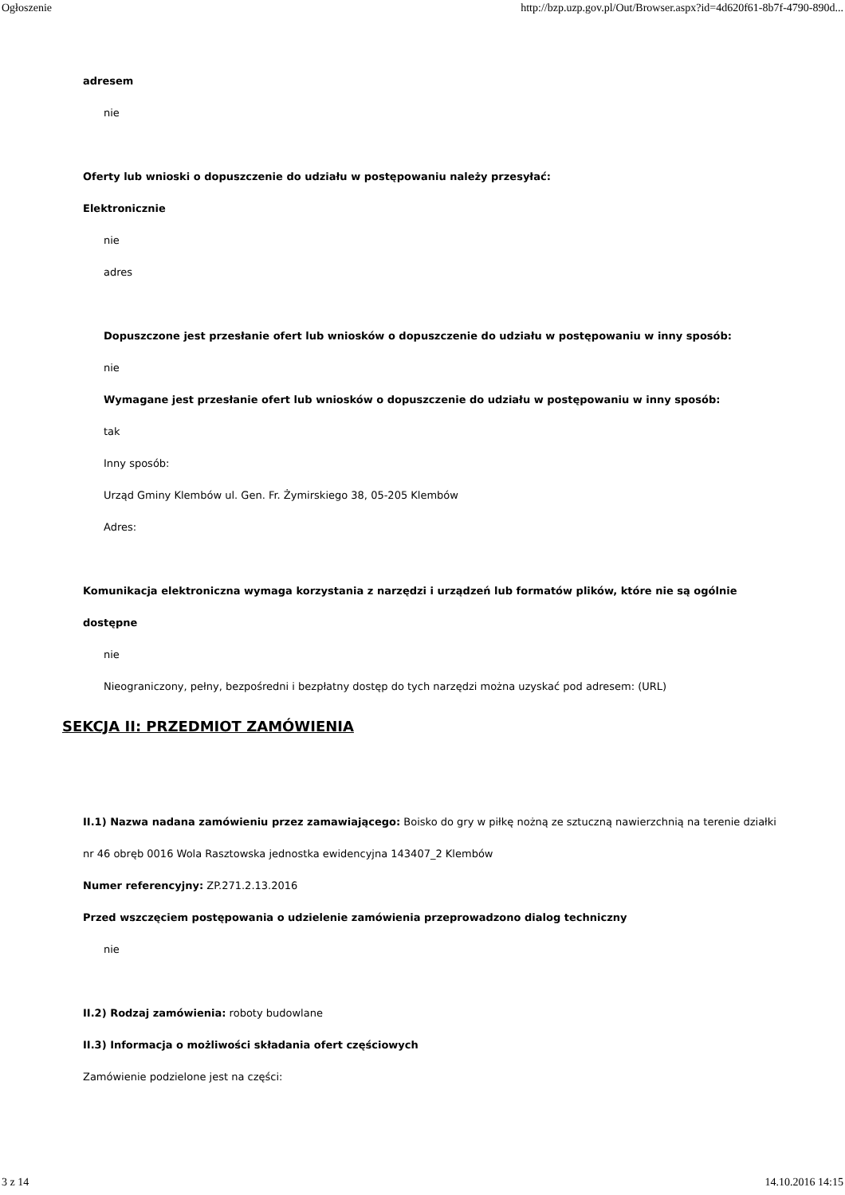Ogłoszenie http://bzp.uzp.gov.pl/Out/Browser.aspx?id=4d620f61-8b7f-4790-890d...
adresem
nie
Oferty lub wnioski o dopuszczenie do udziału w postępowaniu należy przesyłać:
Elektronicznie
nie
adres
Dopuszczone jest przesłanie ofert lub wniosków o dopuszczenie do udziału w postępowaniu w inny sposób:
nie
Wymagane jest przesłanie ofert lub wniosków o dopuszczenie do udziału w postępowaniu w inny sposób:
tak
Inny sposób:
Urząd Gminy Klembów ul. Gen. Fr. Żymirskiego 38, 05-205 Klembów
Adres:
Komunikacja elektroniczna wymaga korzystania z narzędzi i urządzeń lub formatów plików, które nie są ogólnie dostępne
nie
Nieograniczony, pełny, bezpośredni i bezpłatny dostęp do tych narzędzi można uzyskać pod adresem: (URL)
SEKCJA II: PRZEDMIOT ZAMÓWIENIA
II.1) Nazwa nadana zamówieniu przez zamawiającego: Boisko do gry w piłkę nożną ze sztuczną nawierzchnią na terenie działki nr 46 obręb 0016 Wola Rasztowska jednostka ewidencyjna 143407_2 Klembów
Numer referencyjny: ZP.271.2.13.2016
Przed wszczęciem postępowania o udzielenie zamówienia przeprowadzono dialog techniczny
nie
II.2) Rodzaj zamówienia: roboty budowlane
II.3) Informacja o możliwości składania ofert częściowych
Zamówienie podzielone jest na części:
3 z 14 14.10.2016 14:15